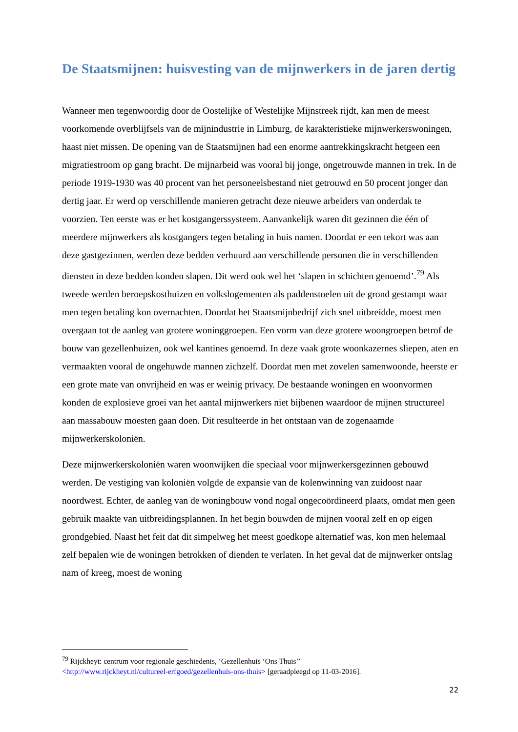De Staatsmijnen: huisvesting van de mijnwerkers in de jaren dertig
Wanneer men tegenwoordig door de Oostelijke of Westelijke Mijnstreek rijdt, kan men de meest voorkomende overblijfsels van de mijnindustrie in Limburg, de karakteristieke mijnwerkerswoningen, haast niet missen. De opening van de Staatsmijnen had een enorme aantrekkingskracht hetgeen een migratiestroom op gang bracht. De mijnarbeid was vooral bij jonge, ongetrouwde mannen in trek. In de periode 1919-1930 was 40 procent van het personeelsbestand niet getrouwd en 50 procent jonger dan dertig jaar. Er werd op verschillende manieren getracht deze nieuwe arbeiders van onderdak te voorzien. Ten eerste was er het kostgangerssysteem. Aanvankelijk waren dit gezinnen die één of meerdere mijnwerkers als kostgangers tegen betaling in huis namen. Doordat er een tekort was aan deze gastgezinnen, werden deze bedden verhuurd aan verschillende personen die in verschillenden diensten in deze bedden konden slapen. Dit werd ook wel het ‘slapen in schichten genoemd’.<sup>79</sup> Als tweede werden beroepskosthuizen en volkslogementen als paddenstoelen uit de grond gestampt waar men tegen betaling kon overnachten. Doordat het Staatsmijnbedrijf zich snel uitbreidde, moest men overgaan tot de aanleg van grotere woninggroepen. Een vorm van deze grotere woongroepen betrof de bouw van gezellenhuizen, ook wel kantines genoemd. In deze vaak grote woonkazernes sliepen, aten en vermaakten vooral de ongehuwde mannen zichzelf. Doordat men met zovelen samenwoonde, heerste er een grote mate van onvrijheid en was er weinig privacy. De bestaande woningen en woonvormen konden de explosieve groei van het aantal mijnwerkers niet bijbenen waardoor de mijnen structureel aan massabouw moesten gaan doen. Dit resulteerde in het ontstaan van de zogenaamde mijnwerkerskoloniën.
Deze mijnwerkerskoloniën waren woonwijken die speciaal voor mijnwerkersgezinnen gebouwd werden. De vestiging van koloniën volgde de expansie van de kolenwinning van zuidoost naar noordwest. Echter, de aanleg van de woningbouw vond nogal ongecoördineerd plaats, omdat men geen gebruik maakte van uitbreidingsplannen. In het begin bouwden de mijnen vooral zelf en op eigen grondgebied. Naast het feit dat dit simpelweg het meest goedkope alternatief was, kon men helemaal zelf bepalen wie de woningen betrokken of dienden te verlaten. In het geval dat de mijnwerker ontslag nam of kreeg, moest de woning
<sup>79</sup> Rijckheyt: centrum voor regionale geschiedenis, ‘Gezellenhuis ‘Ons Thuis’’
<http://www.rijckheyt.nl/cultureel-erfgoed/gezellenhuis-ons-thuis> [geraadpleegd op 11-03-2016].
22